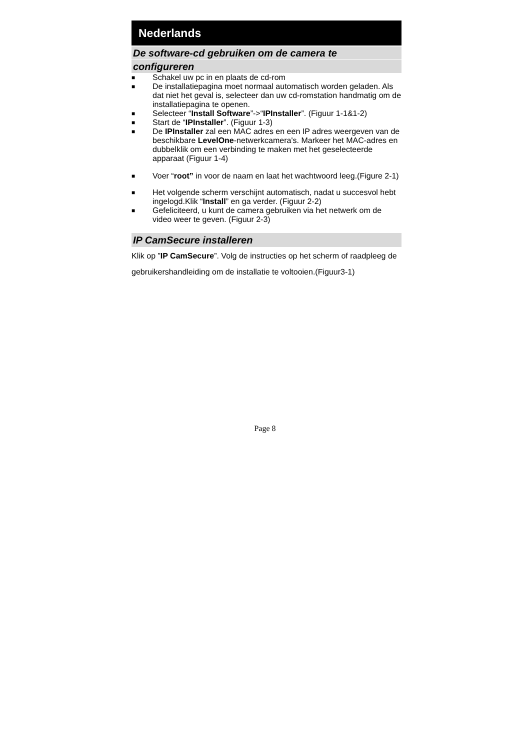Nederlands
De software-cd gebruiken om de camera te
configureren
■ Schakel uw pc in en plaats de cd-rom
■ De installatiepagina moet normaal automatisch worden geladen. Als dat niet het geval is, selecteer dan uw cd-romstation handmatig om de installatiepagina te openen.
■ Selecteer “Install Software”->“IPInstaller”. (Figuur 1-1&1-2)
■ Start de “IPInstaller”. (Figuur 1-3)
■ De IPInstaller zal een MAC adres en een IP adres weergeven van de beschikbare LevelOne-netwerkcamera's. Markeer het MAC-adres en dubbelklik om een verbinding te maken met het geselecteerde apparaat (Figuur 1-4)
■ Voer “root” in voor de naam en laat het wachtwoord leeg.(Figure 2-1)
■ Het volgende scherm verschijnt automatisch, nadat u succesvol hebt ingelogd.Klik “Install” en ga verder. (Figuur 2-2)
■ Gefeliciteerd, u kunt de camera gebruiken via het netwerk om de video weer te geven. (Figuur 2-3)
IP CamSecure installeren
Klik op ”IP CamSecure”. Volg de instructies op het scherm of raadpleeg de gebruikershandleiding om de installatie te voltooien.(Figuur3-1)
Page 8